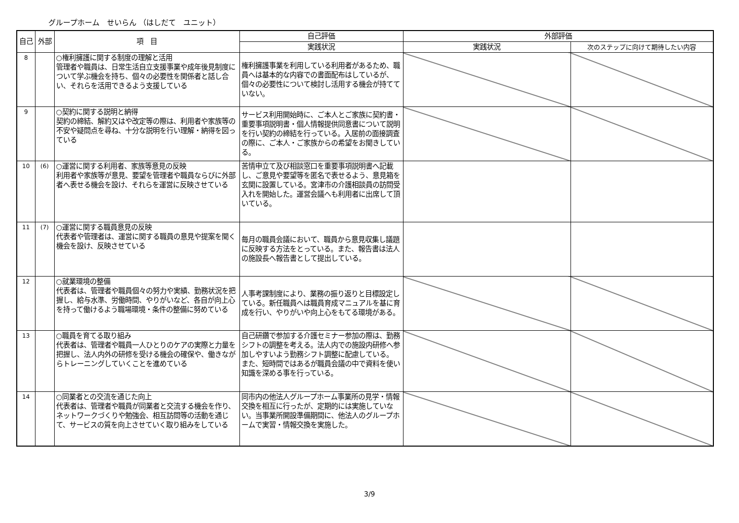グループホーム　せいらん （はしだて　ユニット）
| 自己 | 外部 | 項 目 | 自己評価 | 外部評価 | |
| --- | --- | --- | --- | --- | --- |
| | | | 実践状況 | 実践状況 | 次のステップに向けて期待したい内容 |
| 8 | | ○権利擁護に関する制度の理解と活用 管理者や職員は、日常生活自立支援事業や成年後見制度について学ぶ機会を持ち、個々の必要性を関係者と話し合い、それらを活用できるよう支援している | 権利擁護事業を利用している利用者があるため、職員へは基本的な内容での書面配布はしているが、個々の必要性について検討し活用する機会が持てていない。 | | |
| 9 | | ○契約に関する説明と納得 契約の締結、解約又はや改定等の際は、利用者や家族等の不安や疑問点を尋ね、十分な説明を行い理解・納得を図っている | サービス利用開始時に、ご本人とご家族に契約書・重要事項説明書・個人情報提供同意書について説明を行い契約の締結を行っている。入居前の面接調査の際に、ご本人・ご家族からの希望をお聞きしている。 | | |
| 10 | (6) | ○運営に関する利用者、家族等意見の反映 利用者や家族等が意見、要望を管理者や職員ならびに外部者へ表せる機会を設け、それらを運営に反映させている | 苦情申立て及び相談窓口を重要事項説明書へ記載し、ご意見や要望等を匿名で表せるよう、意見箱を玄関に設置している。宮津市の介護相談員の訪問受入れを開始した。運営会議へも利用者に出席して頂いている。 | | |
| 11 | (7) | ○運営に関する職員意見の反映 代表者や管理者は、運営に関する職員の意見や提案を聞く機会を設け、反映させている | 毎月の職員会議において、職員から意見収集し議題に反映する方法をとっている。また、報告書は法人の施設長へ報告書として提出している。 | | |
| 12 | | ○就業環境の整備 代表者は、管理者や職員個々の努力や実績、勤務状況を把握し、給与水準、労働時間、やりがいなど、各自が向上心を持って働けるよう職場環境・条件の整備に努めている | 人事考課制度により、業務の振り返りと目標設定している。新任職員へは職員育成マニュアルを基に育成を行い、やりがいや向上心をもてる環境がある。 | | |
| 13 | | ○職員を育てる取り組み 代表者は、管理者や職員一人ひとりのケアの実際と力量を把握し、法人内外の研修を受ける機会の確保や、働きながらトレーニングしていくことを進めている | 自己研鑽で参加する介護セミナー参加の際は、勤務シフトの調整を考える。法人内での施設内研修へ参加しやすいよう勤務シフト調整に配慮している。 また、短時間ではあるが職員会議の中で資料を使い知識を深める事を行っている。 | | |
| 14 | | ○同業者との交流を通じた向上 代表者は、管理者や職員が同業者と交流する機会を作り、ネットワークづくりや勉強会、相互訪問等の活動を通じて、サービスの質を向上させていく取り組みをしている | 同市内の他法人グループホーム事業所の見学・情報交換を相互に行ったが、定期的には実施していない。当事業所開設準備期間に、他法人のグループホームで実習・情報交換を実施した。 | | |
3/9